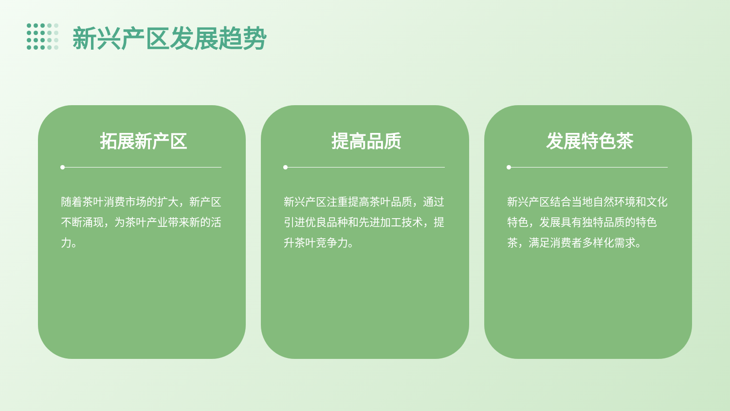新兴产区发展趋势
拓展新产区
随着茶叶消费市场的扩大，新产区不断涌现，为茶叶产业带来新的活力。
提高品质
新兴产区注重提高茶叶品质，通过引进优良品种和先进加工技术，提升茶叶竞争力。
发展特色茶
新兴产区结合当地自然环境和文化特色，发展具有独特品质的特色茶，满足消费者多样化需求。